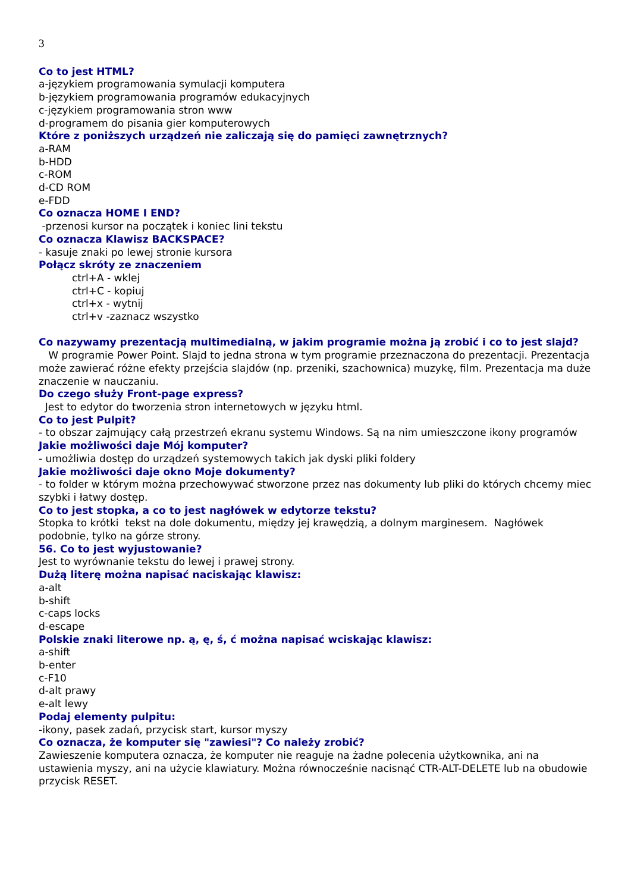3
Co to jest HTML?
a-językiem programowania symulacji komputera
b-językiem programowania programów edukacyjnych
c-językiem programowania stron www
d-programem do pisania gier komputerowych
Które z poniższych urządzeń nie zaliczają się do pamięci zawnętrznych?
a-RAM
b-HDD
c-ROM
d-CD ROM
e-FDD
Co oznacza HOME I END?
-przenosi kursor na początek i koniec lini tekstu
Co oznacza Klawisz BACKSPACE?
- kasuje znaki po lewej stronie kursora
Połącz skróty ze znaczeniem
ctrl+A - wklej
ctrl+C - kopiuj
ctrl+x - wytnij
ctrl+v -zaznacz wszystko
Co nazywamy prezentacją multimedialną, w jakim programie można ją zrobić i co to jest slajd?
W programie Power Point. Slajd to jedna strona w tym programie przeznaczona do prezentacji. Prezentacja może zawierać różne efekty przejścia slajdów (np. przeniki, szachownica) muzykę, film. Prezentacja ma duże znaczenie w nauczaniu.
Do czego służy Front-page express?
Jest to edytor do tworzenia stron internetowych w języku html.
Co to jest Pulpit?
- to obszar zajmujący całą przestrzeń ekranu systemu Windows. Są na nim umieszczone ikony programów
Jakie możliwości daje Mój komputer?
- umożliwia dostęp do urządzeń systemowych takich jak dyski pliki foldery
Jakie możliwości daje okno Moje dokumenty?
- to folder w którym można przechowywać stworzone przez nas dokumenty lub pliki do których chcemy miec szybki i łatwy dostęp.
Co to jest stopka, a co to jest nagłówek w edytorze tekstu?
Stopka to krótki tekst na dole dokumentu, między jej krawędzią, a dolnym marginesem. Nagłówek podobnie, tylko na górze strony.
56. Co to jest wyjustowanie?
Jest to wyrównanie tekstu do lewej i prawej strony.
Dużą literę można napisać naciskając klawisz:
a-alt
b-shift
c-caps locks
d-escape
Polskie znaki literowe np. ą, ę, ś, ć można napisać wciskając klawisz:
a-shift
b-enter
c-F10
d-alt prawy
e-alt lewy
Podaj elementy pulpitu:
-ikony, pasek zadań, przycisk start, kursor myszy
Co oznacza, że komputer się "zawiesi"? Co należy zrobić?
Zawieszenie komputera oznacza, że komputer nie reaguje na żadne polecenia użytkownika, ani na ustawienia myszy, ani na użycie klawiatury. Można równocześnie nacisnąć CTR-ALT-DELETE lub na obudowie przycisk RESET.